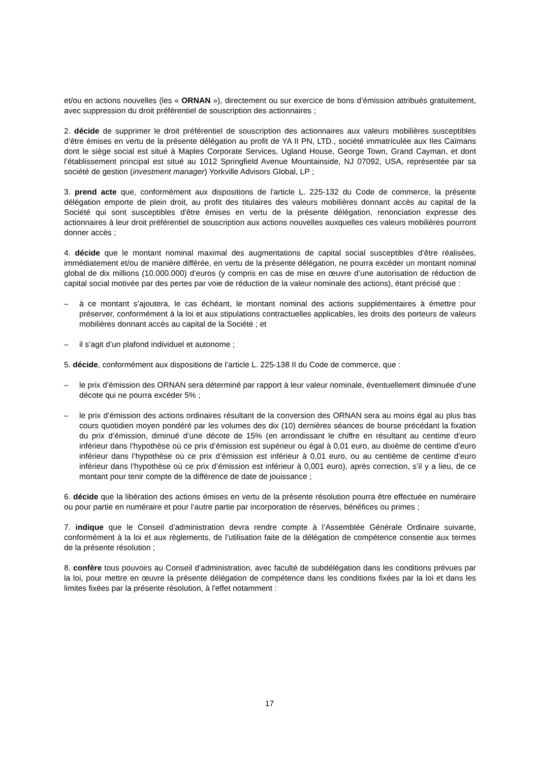et/ou en actions nouvelles (les « ORNAN »), directement ou sur exercice de bons d’émission attribués gratuitement, avec suppression du droit préférentiel de souscription des actionnaires ;
2. décide de supprimer le droit préférentiel de souscription des actionnaires aux valeurs mobilières susceptibles d’être émises en vertu de la présente délégation au profit de YA II PN, LTD., société immatriculée aux Iles Caïmans dont le siège social est situé à Maples Corporate Services, Ugland House, George Town, Grand Cayman, et dont l’établissement principal est situé au 1012 Springfield Avenue Mountainside, NJ 07092, USA, représentée par sa société de gestion (investment manager) Yorkville Advisors Global, LP ;
3. prend acte que, conformément aux dispositions de l'article L. 225-132 du Code de commerce, la présente délégation emporte de plein droit, au profit des titulaires des valeurs mobilières donnant accès au capital de la Société qui sont susceptibles d'être émises en vertu de la présente délégation, renonciation expresse des actionnaires à leur droit préférentiel de souscription aux actions nouvelles auxquelles ces valeurs mobilières pourront donner accès ;
4. décide que le montant nominal maximal des augmentations de capital social susceptibles d’être réalisées, immédiatement et/ou de manière différée, en vertu de la présente délégation, ne pourra excéder un montant nominal global de dix millions (10.000.000) d’euros (y compris en cas de mise en œuvre d’une autorisation de réduction de capital social motivée par des pertes par voie de réduction de la valeur nominale des actions), étant précisé que :
– à ce montant s’ajoutera, le cas échéant, le montant nominal des actions supplémentaires à émettre pour préserver, conformément à la loi et aux stipulations contractuelles applicables, les droits des porteurs de valeurs mobilières donnant accès au capital de la Société ; et
– il s’agit d’un plafond individuel et autonome ;
5. décide, conformément aux dispositions de l’article L. 225-138 II du Code de commerce, que :
– le prix d’émission des ORNAN sera déterminé par rapport à leur valeur nominale, éventuellement diminuée d’une décote qui ne pourra excéder 5% ;
– le prix d’émission des actions ordinaires résultant de la conversion des ORNAN sera au moins égal au plus bas cours quotidien moyen pondéré par les volumes des dix (10) dernières séances de bourse précédant la fixation du prix d’émission, diminué d’une décote de 15% (en arrondissant le chiffre en résultant au centime d’euro inférieur dans l’hypothèse où ce prix d’émission est supérieur ou égal à 0,01 euro, au dixième de centime d’euro inférieur dans l’hypothèse où ce prix d’émission est inférieur à 0,01 euro, ou au centième de centime d’euro inférieur dans l’hypothèse où ce prix d’émission est inférieur à 0,001 euro), après correction, s’il y a lieu, de ce montant pour tenir compte de la différence de date de jouissance ;
6. décide que la libération des actions émises en vertu de la présente résolution pourra être effectuée en numéraire ou pour partie en numéraire et pour l’autre partie par incorporation de réserves, bénéfices ou primes ;
7. indique que le Conseil d’administration devra rendre compte à l’Assemblée Générale Ordinaire suivante, conformément à la loi et aux règlements, de l’utilisation faite de la délégation de compétence consentie aux termes de la présente résolution ;
8. confère tous pouvoirs au Conseil d’administration, avec faculté de subdélégation dans les conditions prévues par la loi, pour mettre en œuvre la présente délégation de compétence dans les conditions fixées par la loi et dans les limites fixées par la présente résolution, à l'effet notamment :
17